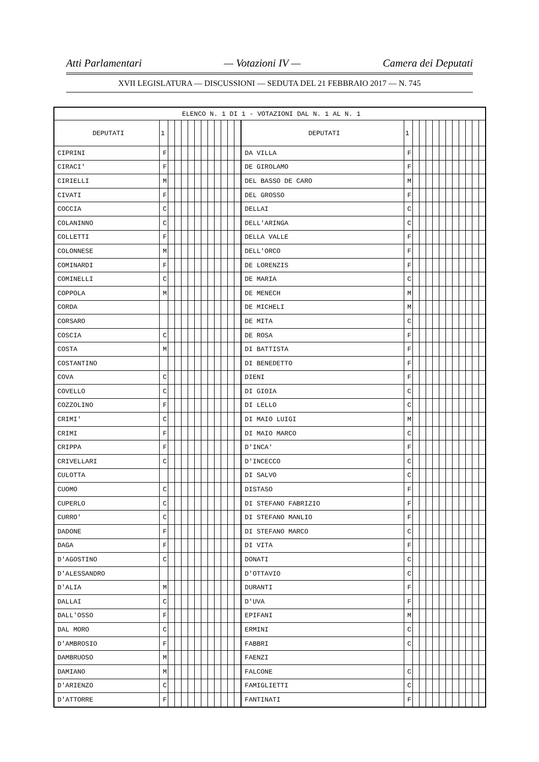Atti Parlamentari — Votazioni IV — Camera dei Deputati
XVII LEGISLATURA — DISCUSSIONI — SEDUTA DEL 21 FEBBRAIO 2017 — N. 745
| ELENCO N. 1 DI 1 - VOTAZIONI DAL N. 1 AL N. 1 | | | | | | | | | | | | | | | | | | | | | | | | | |
| DEPUTATI | 1 | | | | | | | | | | | | DEPUTATI | 1 | | | | | | | | | | | |
| CIPRINI | F | | | | | | | | | | | | DA VILLA | F | | | | | | | | | | | |
| CIRACI' | F | | | | | | | | | | | | DE GIROLAMO | F | | | | | | | | | | | |
| CIRIELLI | M | | | | | | | | | | | | DEL BASSO DE CARO | M | | | | | | | | | | | |
| CIVATI | F | | | | | | | | | | | | DEL GROSSO | F | | | | | | | | | | | |
| COCCIA | C | | | | | | | | | | | | DELLAI | C | | | | | | | | | | | |
| COLANINNO | C | | | | | | | | | | | | DELL'ARINGA | C | | | | | | | | | | | |
| COLLETTI | F | | | | | | | | | | | | DELLA VALLE | F | | | | | | | | | | | |
| COLONNESE | M | | | | | | | | | | | | DELL'ORCO | F | | | | | | | | | | | |
| COMINARDI | F | | | | | | | | | | | | DE LORENZIS | F | | | | | | | | | | | |
| COMINELLI | C | | | | | | | | | | | | DE MARIA | C | | | | | | | | | | | |
| COPPOLA | M | | | | | | | | | | | | DE MENECH | M | | | | | | | | | | | |
| CORDA | | | | | | | | | | | | | DE MICHELI | M | | | | | | | | | | | |
| CORSARO | | | | | | | | | | | | | DE MITA | C | | | | | | | | | | | |
| COSCIA | C | | | | | | | | | | | | DE ROSA | F | | | | | | | | | | | |
| COSTA | M | | | | | | | | | | | | DI BATTISTA | F | | | | | | | | | | | |
| COSTANTINO | | | | | | | | | | | | | DI BENEDETTO | F | | | | | | | | | | | |
| COVA | C | | | | | | | | | | | | DIENI | F | | | | | | | | | | | |
| COVELLO | C | | | | | | | | | | | | DI GIOIA | C | | | | | | | | | | | |
| COZZOLINO | F | | | | | | | | | | | | DI LELLO | C | | | | | | | | | | | |
| CRIMI' | C | | | | | | | | | | | | DI MAIO LUIGI | M | | | | | | | | | | | |
| CRIMI | F | | | | | | | | | | | | DI MAIO MARCO | C | | | | | | | | | | | |
| CRIPPA | F | | | | | | | | | | | | D'INCA' | F | | | | | | | | | | | |
| CRIVELLARI | C | | | | | | | | | | | | D'INCECCO | C | | | | | | | | | | | |
| CULOTTA | | | | | | | | | | | | | DI SALVO | C | | | | | | | | | | | |
| CUOMO | C | | | | | | | | | | | | DISTASO | F | | | | | | | | | | | |
| CUPERLO | C | | | | | | | | | | | | DI STEFANO FABRIZIO | F | | | | | | | | | | | |
| CURRO' | C | | | | | | | | | | | | DI STEFANO MANLIO | F | | | | | | | | | | | |
| DADONE | F | | | | | | | | | | | | DI STEFANO MARCO | C | | | | | | | | | | | |
| DAGA | F | | | | | | | | | | | | DI VITA | F | | | | | | | | | | | |
| D'AGOSTINO | C | | | | | | | | | | | | DONATI | C | | | | | | | | | | | |
| D'ALESSANDRO | | | | | | | | | | | | | D'OTTAVIO | C | | | | | | | | | | | |
| D'ALIA | M | | | | | | | | | | | | DURANTI | F | | | | | | | | | | | |
| DALLAI | C | | | | | | | | | | | | D'UVA | F | | | | | | | | | | | |
| DALL'OSSO | F | | | | | | | | | | | | EPIFANI | M | | | | | | | | | | | |
| DAL MORO | C | | | | | | | | | | | | ERMINI | C | | | | | | | | | | | |
| D'AMBROSIO | F | | | | | | | | | | | | FABBRI | C | | | | | | | | | | | |
| DAMBRUOSO | M | | | | | | | | | | | | FAENZI | | | | | | | | | | | | |
| DAMIANO | M | | | | | | | | | | | | FALCONE | C | | | | | | | | | | | |
| D'ARIENZO | C | | | | | | | | | | | | FAMIGLIETTI | C | | | | | | | | | | | |
| D'ATTORRE | F | | | | | | | | | | | | FANTINATI | F | | | | | | | | | | | |